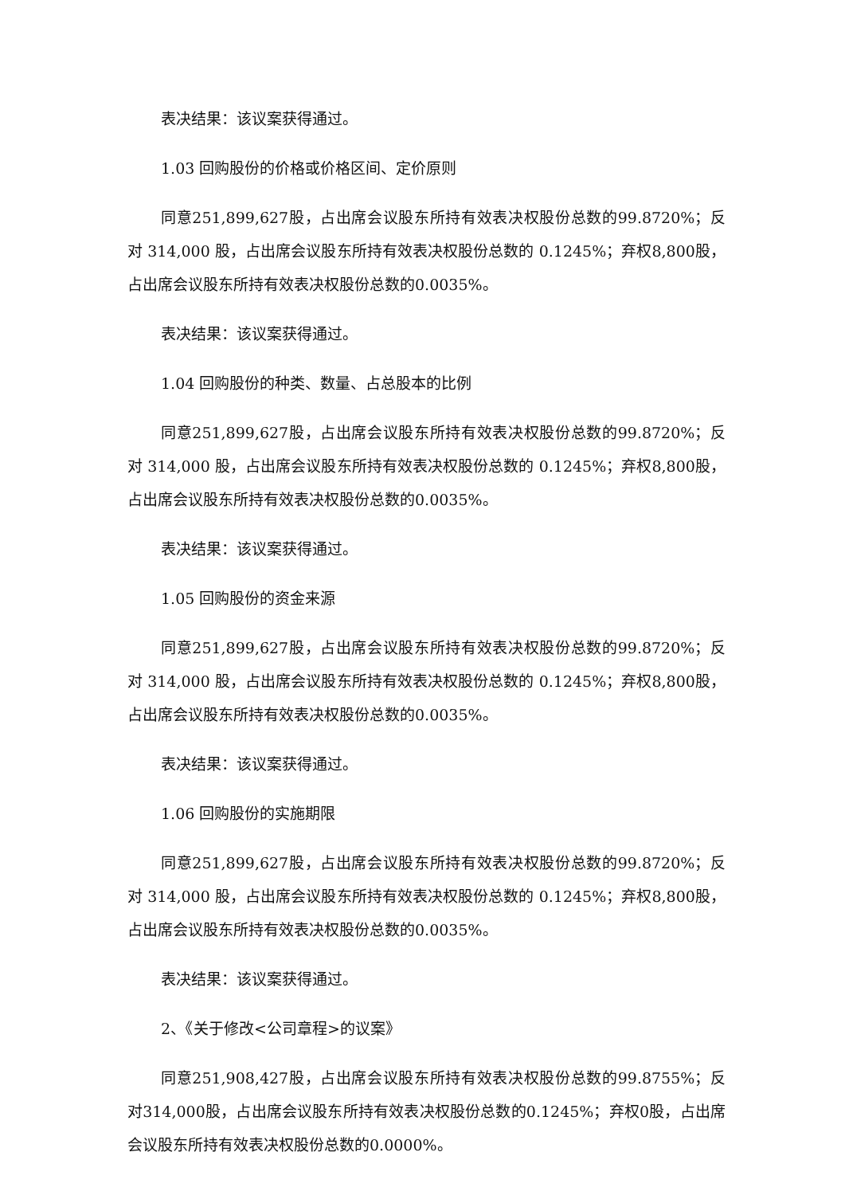表决结果：该议案获得通过。
1.03 回购股份的价格或价格区间、定价原则
同意251,899,627股，占出席会议股东所持有效表决权股份总数的99.8720%；反对 314,000 股，占出席会议股东所持有效表决权股份总数的 0.1245%；弃权8,800股，占出席会议股东所持有效表决权股份总数的0.0035%。
表决结果：该议案获得通过。
1.04 回购股份的种类、数量、占总股本的比例
同意251,899,627股，占出席会议股东所持有效表决权股份总数的99.8720%；反对 314,000 股，占出席会议股东所持有效表决权股份总数的 0.1245%；弃权8,800股，占出席会议股东所持有效表决权股份总数的0.0035%。
表决结果：该议案获得通过。
1.05 回购股份的资金来源
同意251,899,627股，占出席会议股东所持有效表决权股份总数的99.8720%；反对 314,000 股，占出席会议股东所持有效表决权股份总数的 0.1245%；弃权8,800股，占出席会议股东所持有效表决权股份总数的0.0035%。
表决结果：该议案获得通过。
1.06 回购股份的实施期限
同意251,899,627股，占出席会议股东所持有效表决权股份总数的99.8720%；反对 314,000 股，占出席会议股东所持有效表决权股份总数的 0.1245%；弃权8,800股，占出席会议股东所持有效表决权股份总数的0.0035%。
表决结果：该议案获得通过。
2、《关于修改<公司章程>的议案》
同意251,908,427股，占出席会议股东所持有效表决权股份总数的99.8755%；反对314,000股，占出席会议股东所持有效表决权股份总数的0.1245%；弃权0股，占出席会议股东所持有效表决权股份总数的0.0000%。